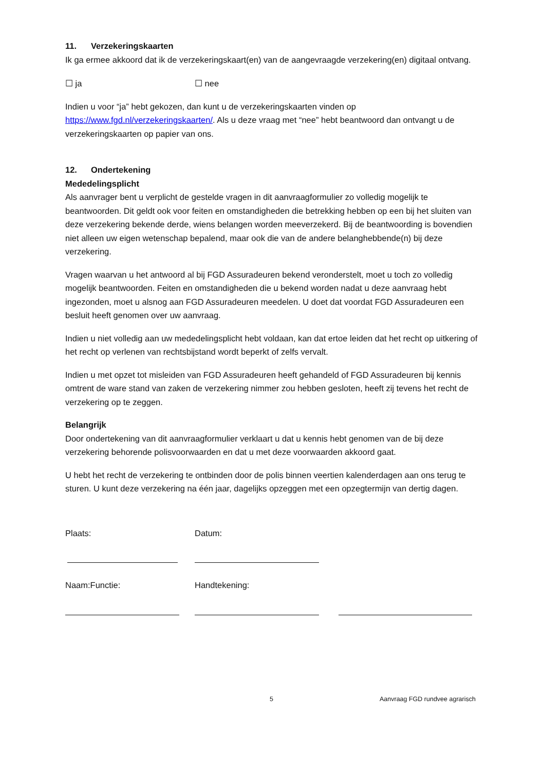11. Verzekeringskaarten
Ik ga ermee akkoord dat ik de verzekeringskaart(en) van de aangevraagde verzekering(en) digitaal ontvang.
☐ ja ☐ nee
Indien u voor “ja” hebt gekozen, dan kunt u de verzekeringskaarten vinden op https://www.fgd.nl/verzekeringskaarten/. Als u deze vraag met “nee” hebt beantwoord dan ontvangt u de verzekeringskaarten op papier van ons.
12. Ondertekening
Mededelingsplicht
Als aanvrager bent u verplicht de gestelde vragen in dit aanvraagformulier zo volledig mogelijk te beantwoorden. Dit geldt ook voor feiten en omstandigheden die betrekking hebben op een bij het sluiten van deze verzekering bekende derde, wiens belangen worden meeverzekerd. Bij de beantwoording is bovendien niet alleen uw eigen wetenschap bepalend, maar ook die van de andere belanghebbende(n) bij deze verzekering.
Vragen waarvan u het antwoord al bij FGD Assuradeuren bekend veronderstelt, moet u toch zo volledig mogelijk beantwoorden. Feiten en omstandigheden die u bekend worden nadat u deze aanvraag hebt ingezonden, moet u alsnog aan FGD Assuradeuren meedelen. U doet dat voordat FGD Assuradeuren een besluit heeft genomen over uw aanvraag.
Indien u niet volledig aan uw mededelingsplicht hebt voldaan, kan dat ertoe leiden dat het recht op uitkering of het recht op verlenen van rechtsbijstand wordt beperkt of zelfs vervalt.
Indien u met opzet tot misleiden van FGD Assuradeuren heeft gehandeld of FGD Assuradeuren bij kennis omtrent de ware stand van zaken de verzekering nimmer zou hebben gesloten, heeft zij tevens het recht de verzekering op te zeggen.
Belangrijk
Door ondertekening van dit aanvraagformulier verklaart u dat u kennis hebt genomen van de bij deze verzekering behorende polisvoorwaarden en dat u met deze voorwaarden akkoord gaat.
U hebt het recht de verzekering te ontbinden door de polis binnen veertien kalenderdagen aan ons terug te sturen. U kunt deze verzekering na één jaar, dagelijks opzeggen met een opzegtermijn van dertig dagen.
Plaats: Datum:
Naam:Functie: Handtekening:
5 Aanvraag FGD rundvee agrarisch